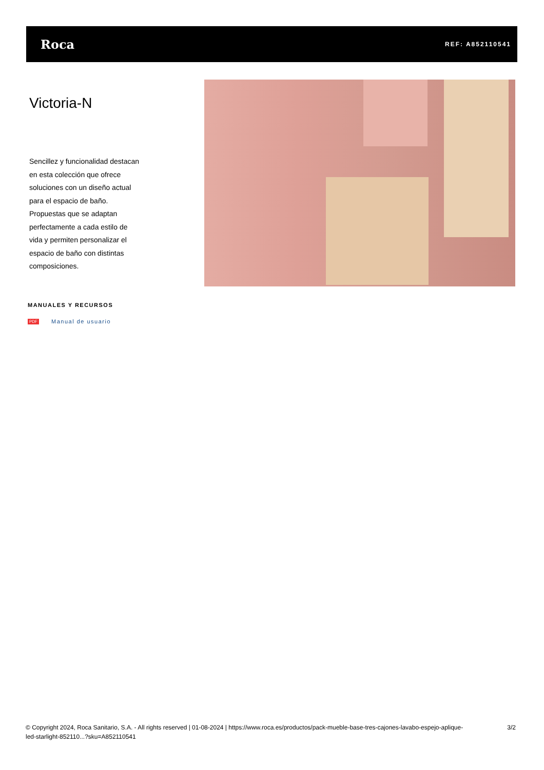Roca
REF: A852110541
Victoria-N
Sencillez y funcionalidad destacan
en esta colección que ofrece
soluciones con un diseño actual
para el espacio de baño.
Propuestas que se adaptan
perfectamente a cada estilo de
vida y permiten personalizar el
espacio de baño con distintas
composiciones.
MANUALES Y RECURSOS
PDF Manual de usuario
© Copyright 2024, Roca Sanitario, S.A. - All rights reserved | 01-08-2024 | https://www.roca.es/productos/pack-mueble-base-tres-cajones-lavabo-espejo-aplique-
led-starlight-852110...?sku=A852110541
3/2